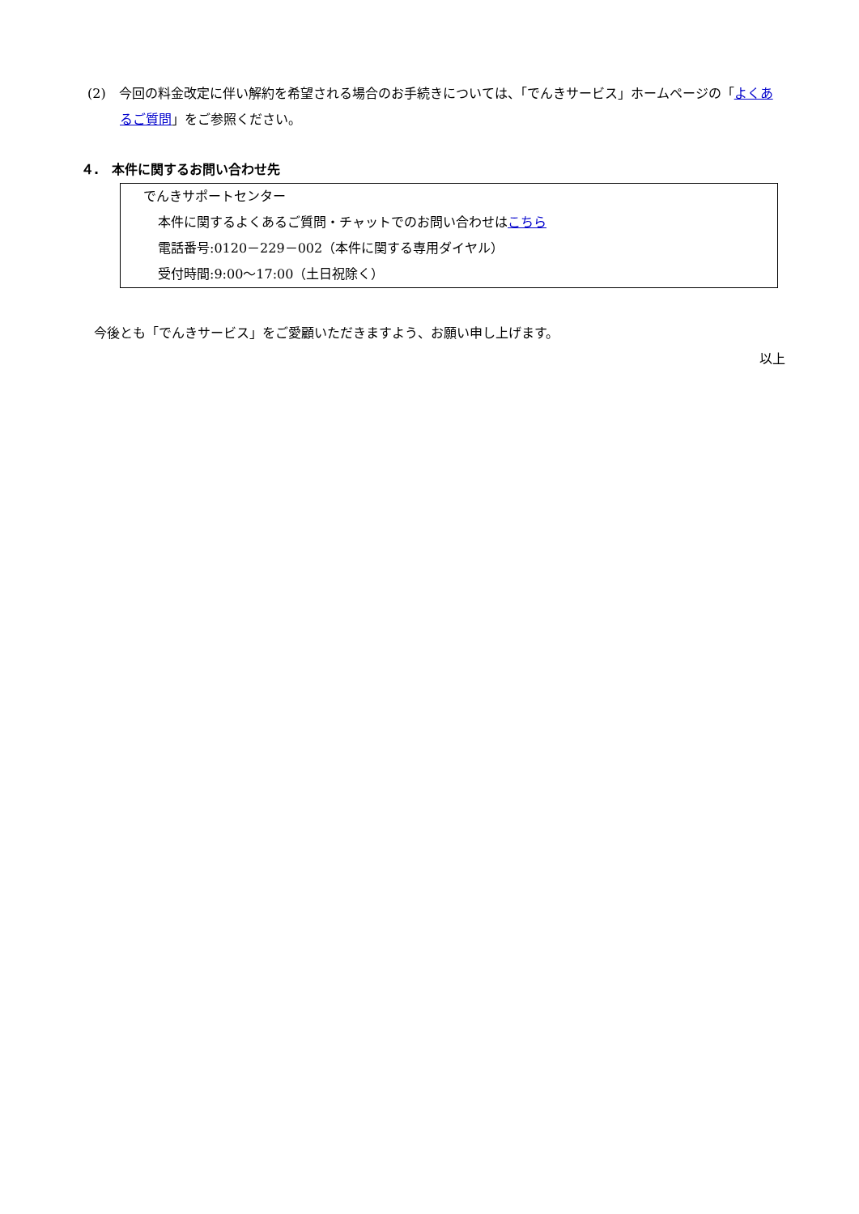(2)　今回の料金改定に伴い解約を希望される場合のお手続きについては、「でんきサービス」ホームページの「よくあるご質問」をご参照ください。
４.　本件に関するお問い合わせ先
でんきサポートセンター
本件に関するよくあるご質問・チャットでのお問い合わせはこちら
電話番号:0120－229－002（本件に関する専用ダイヤル）
受付時間:9:00～17:00（土日祝除く）
今後とも「でんきサービス」をご愛顧いただきますよう、お願い申し上げます。
以上